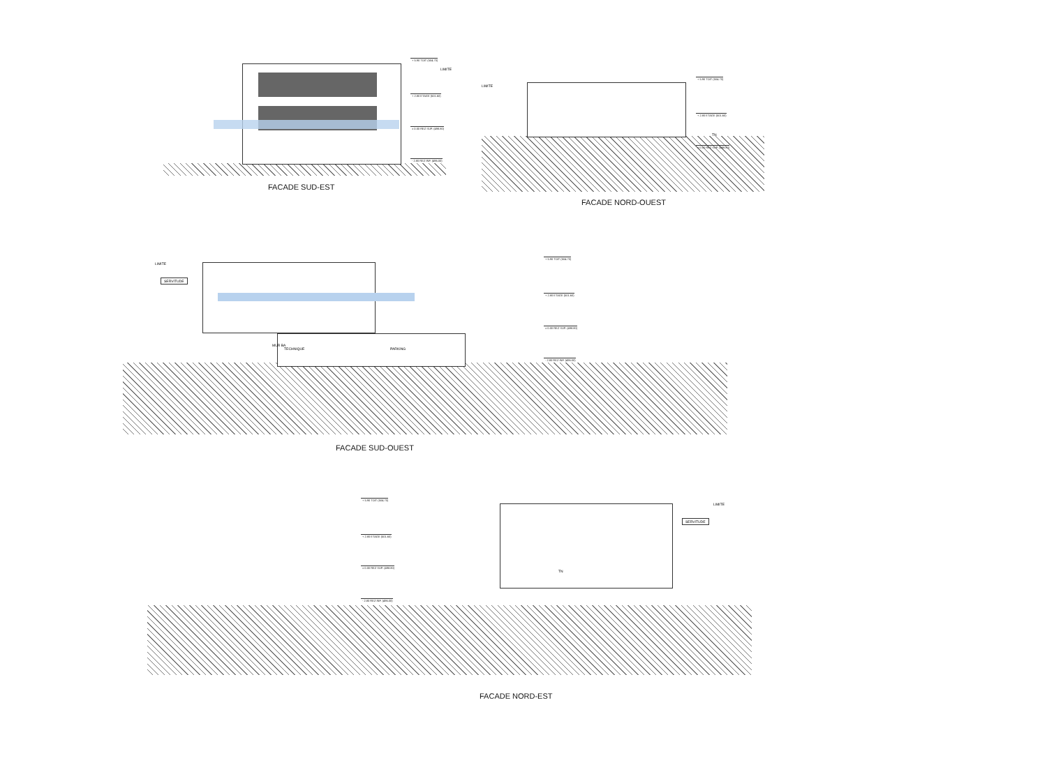+ 5.90 TOIT (504.70)
+ 2.80 ETAGE (501.60)
± 0.00 REZ SUP. (498.80)
- 2.80 REZ INF. (496.00)
LIMITE
FACADE SUD-EST
LIMITE
+ 5.90 TOIT (504.70)
+ 2.80 ETAGE (501.60)
TN
± 0.00 REZ SUP. (498.80)
FACADE NORD-OUEST
LIMITE
SERVITUDE
TECHNIQUE PARKING
MUR BA
+ 5.90 TOIT (504.70)
+ 2.80 ETAGE (501.60)
± 0.00 REZ SUP. (498.80)
- 2.80 REZ INF. (496.00)
FACADE SUD-OUEST
LIMITE
SERVITUDE
+ 5.90 TOIT (504.70)
+ 2.80 ETAGE (501.60)
± 0.00 REZ SUP. (498.80)
- 2.80 REZ INF. (496.00)
TN
FACADE NORD-EST